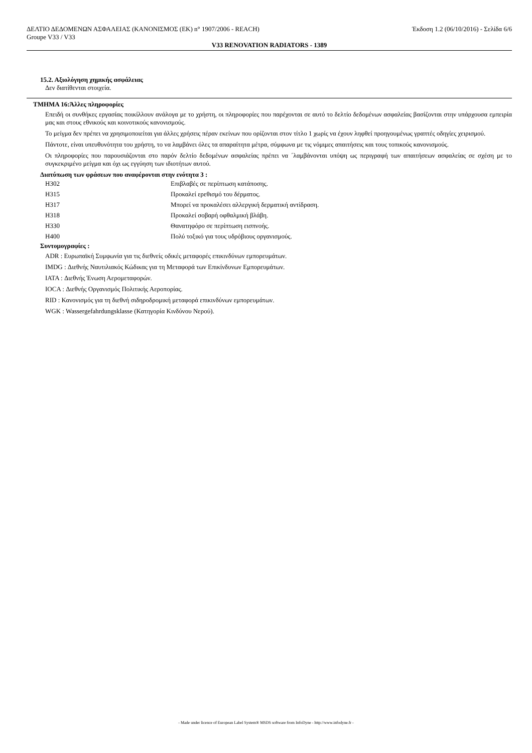ΔΕΛΤΙΟ ΔΕΔΟΜΕΝΩΝ ΑΣΦΑΛΕΙΑΣ (ΚΑΝΟΝΙΣΜΟΣ (ΕΚ) n° 1907/2006 - REACH) Έκδοση 1.2 (06/10/2016) - Σελίδα 6/6
Groupe V33 / V33
V33 RENOVATION RADIATORS - 1389
15.2. Αξιολόγηση χημικής ασφάλειας
Δεν διατίθενται στοιχεία.
ΤΜΗΜΑ 16:Άλλες πληροφορίες
Επειδή οι συνθήκες εργασίας ποικίλλουν ανάλογα με το χρήστη, οι πληροφορίες που παρέχονται σε αυτό το δελτίο δεδομένων ασφαλείας βασίζονται στην υπάρχουσα εμπειρία μας και στους εθνικούς και κοινοτικούς κανονισμούς.
Το μείγμα δεν πρέπει να χρησιμοποιείται για άλλες χρήσεις πέραν εκείνων που ορίζονται στον τίτλο 1 χωρίς να έχουν ληφθεί προηγουμένως γραπτές οδηγίες χειρισμού.
Πάντοτε, είναι υπευθυνότητα του χρήστη, το να λαμβάνει όλες τα απαραίτητα μέτρα, σύμφωνα με τις νόμιμες απαιτήσεις και τους τοπικούς κανονισμούς.
Οι πληροφορίες που παρουσιάζονται στο παρόν δελτίο δεδομένων ασφαλείας πρέπει να ΄λαμβάνονται υπόψη ως περιγραφή των απαιτήσεων ασφαλείας σε σχέση με το συγκεκριμένο μείγμα και όχι ως εγγύηση των ιδιοτήτων αυτού.
Διατύπωση των φράσεων που αναφέρονται στην ενότητα 3 :
| H302 | Επιβλαβές σε περίπτωση κατάποσης. |
| H315 | Προκαλεί ερεθισμό του δέρματος. |
| H317 | Μπορεί να προκαλέσει αλλεργική δερματική αντίδραση. |
| H318 | Προκαλεί σοβαρή οφθαλμική βλάβη. |
| H330 | Θανατηφόρο σε περίπτωση εισπνοής. |
| H400 | Πολύ τοξικό για τους υδρόβιους οργανισμούς. |
Συντομογραφίες :
ADR : Ευρωπαϊκή Συμφωνία για τις διεθνείς οδικές μεταφορές επικινδύνων εμπορευμάτων.
IMDG : Διεθνής Ναυτιλιακός Κώδικας για τη Μεταφορά των Επικίνδυνων Εμπορευμάτων.
IATA : Διεθνής Ένωση Αερομεταφορών.
IOCA : Διεθνής Οργανισμός Πολιτικής Αεροπορίας.
RID : Κανονισμός για τη διεθνή σιδηροδρομική μεταφορά επικινδύνων εμπορευμάτων.
WGK : Wassergefahrdungsklasse (Κατηγορία Κινδύνου Νερού).
- Made under licence of European Label System® MSDS software from InfoDyne - http://www.infodyne.fr -